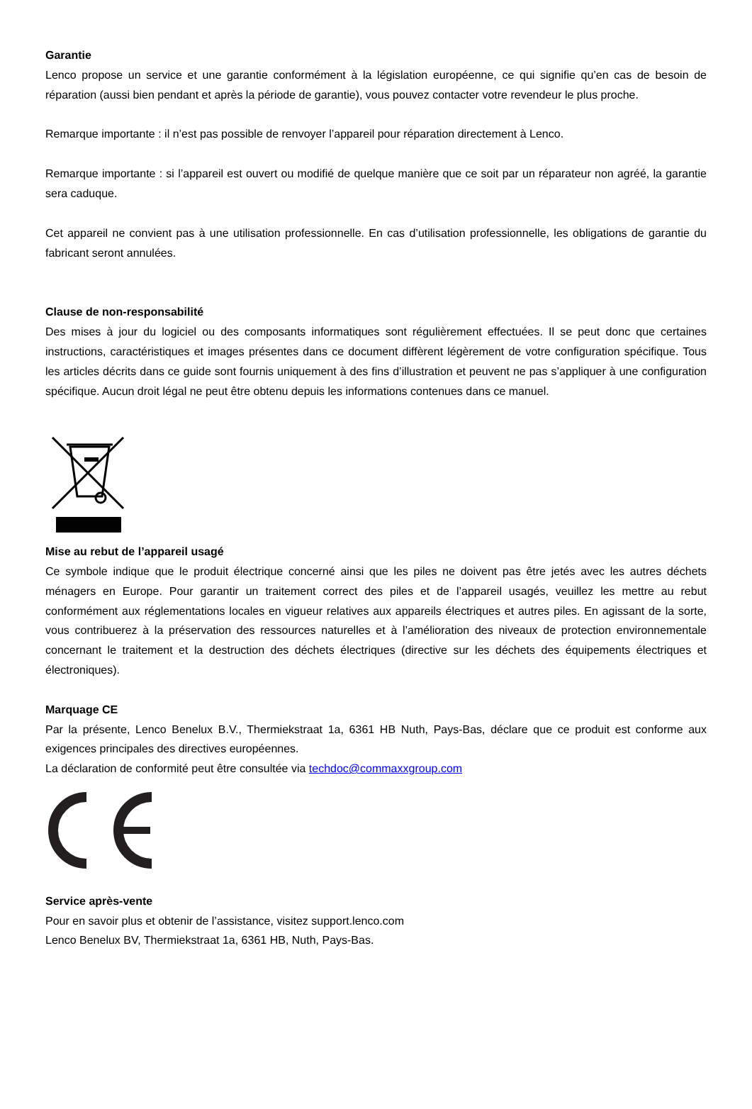Garantie
Lenco propose un service et une garantie conformément à la législation européenne, ce qui signifie qu’en cas de besoin de réparation (aussi bien pendant et après la période de garantie), vous pouvez contacter votre revendeur le plus proche.
Remarque importante : il n’est pas possible de renvoyer l’appareil pour réparation directement à Lenco.
Remarque importante : si l’appareil est ouvert ou modifié de quelque manière que ce soit par un réparateur non agréé, la garantie sera caduque.
Cet appareil ne convient pas à une utilisation professionnelle. En cas d’utilisation professionnelle, les obligations de garantie du fabricant seront annulées.
Clause de non-responsabilité
Des mises à jour du logiciel ou des composants informatiques sont régulièrement effectuées. Il se peut donc que certaines instructions, caractéristiques et images présentes dans ce document diffèrent légèrement de votre configuration spécifique. Tous les articles décrits dans ce guide sont fournis uniquement à des fins d’illustration et peuvent ne pas s’appliquer à une configuration spécifique. Aucun droit légal ne peut être obtenu depuis les informations contenues dans ce manuel.
Mise au rebut de l’appareil usagé
Ce symbole indique que le produit électrique concerné ainsi que les piles ne doivent pas être jetés avec les autres déchets ménagers en Europe. Pour garantir un traitement correct des piles et de l’appareil usagés, veuillez les mettre au rebut conformément aux réglementations locales en vigueur relatives aux appareils électriques et autres piles. En agissant de la sorte, vous contribuerez à la préservation des ressources naturelles et à l’amélioration des niveaux de protection environnementale concernant le traitement et la destruction des déchets électriques (directive sur les déchets des équipements électriques et électroniques).
Marquage CE
Par la présente, Lenco Benelux B.V., Thermiekstraat 1a, 6361 HB Nuth, Pays-Bas, déclare que ce produit est conforme aux exigences principales des directives européennes.
La déclaration de conformité peut être consultée via techdoc@commaxxgroup.com
Service après-vente
Pour en savoir plus et obtenir de l’assistance, visitez support.lenco.com
Lenco Benelux BV, Thermiekstraat 1a, 6361 HB, Nuth, Pays-Bas.